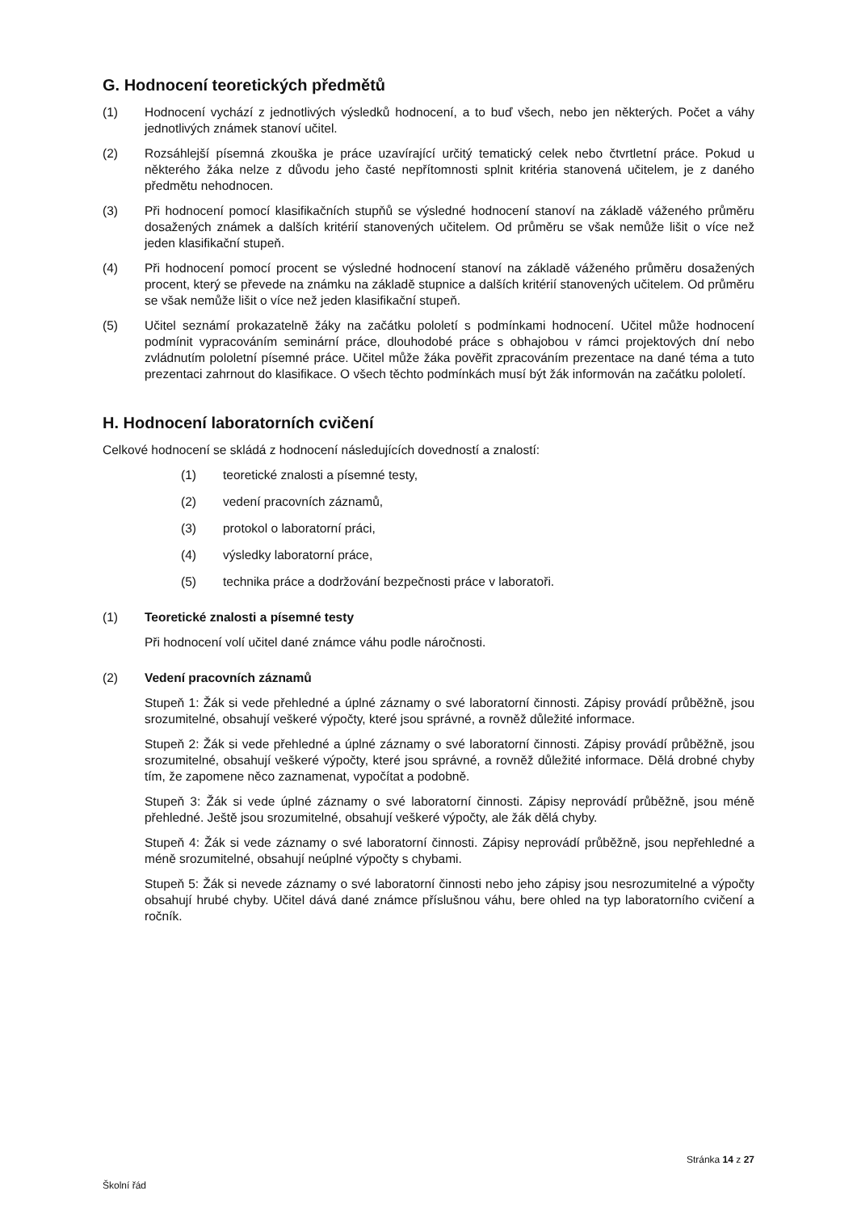G. Hodnocení teoretických předmětů
(1) Hodnocení vychází z jednotlivých výsledků hodnocení, a to buď všech, nebo jen některých. Počet a váhy jednotlivých známek stanoví učitel.
(2) Rozsáhlejší písemná zkouška je práce uzavírající určitý tematický celek nebo čtvrtletní práce. Pokud u některého žáka nelze z důvodu jeho časté nepřítomnosti splnit kritéria stanovená učitelem, je z daného předmětu nehodnocen.
(3) Při hodnocení pomocí klasifikačních stupňů se výsledné hodnocení stanoví na základě váženého průměru dosažených známek a dalších kritérií stanovených učitelem. Od průměru se však nemůže lišit o více než jeden klasifikační stupeň.
(4) Při hodnocení pomocí procent se výsledné hodnocení stanoví na základě váženého průměru dosažených procent, který se převede na známku na základě stupnice a dalších kritérií stanovených učitelem. Od průměru se však nemůže lišit o více než jeden klasifikační stupeň.
(5) Učitel seznámí prokazatelně žáky na začátku pololetí s podmínkami hodnocení. Učitel může hodnocení podmínit vypracováním seminární práce, dlouhodobé práce s obhajobou v rámci projektových dní nebo zvládnutím pololetní písemné práce. Učitel může žáka pověřit zpracováním prezentace na dané téma a tuto prezentaci zahrnout do klasifikace. O všech těchto podmínkách musí být žák informován na začátku pololetí.
H. Hodnocení laboratorních cvičení
Celkové hodnocení se skládá z hodnocení následujících dovedností a znalostí:
(1) teoretické znalosti a písemné testy,
(2) vedení pracovních záznamů,
(3) protokol o laboratorní práci,
(4) výsledky laboratorní práce,
(5) technika práce a dodržování bezpečnosti práce v laboratoři.
(1) Teoretické znalosti a písemné testy
Při hodnocení volí učitel dané známce váhu podle náročnosti.
(2) Vedení pracovních záznamů
Stupeň 1: Žák si vede přehledné a úplné záznamy o své laboratorní činnosti. Zápisy provádí průběžně, jsou srozumitelné, obsahují veškeré výpočty, které jsou správné, a rovněž důležité informace.
Stupeň 2: Žák si vede přehledné a úplné záznamy o své laboratorní činnosti. Zápisy provádí průběžně, jsou srozumitelné, obsahují veškeré výpočty, které jsou správné, a rovněž důležité informace. Dělá drobné chyby tím, že zapomene něco zaznamenat, vypočítat a podobně.
Stupeň 3: Žák si vede úplné záznamy o své laboratorní činnosti. Zápisy neprovádí průběžně, jsou méně přehledné. Ještě jsou srozumitelné, obsahují veškeré výpočty, ale žák dělá chyby.
Stupeň 4: Žák si vede záznamy o své laboratorní činnosti. Zápisy neprovádí průběžně, jsou nepřehledné a méně srozumitelné, obsahují neúplné výpočty s chybami.
Stupeň 5: Žák si nevede záznamy o své laboratorní činnosti nebo jeho zápisy jsou nesrozumitelné a výpočty obsahují hrubé chyby. Učitel dává dané známce příslušnou váhu, bere ohled na typ laboratorního cvičení a ročník.
Stránka 14 z 27
Školní řád